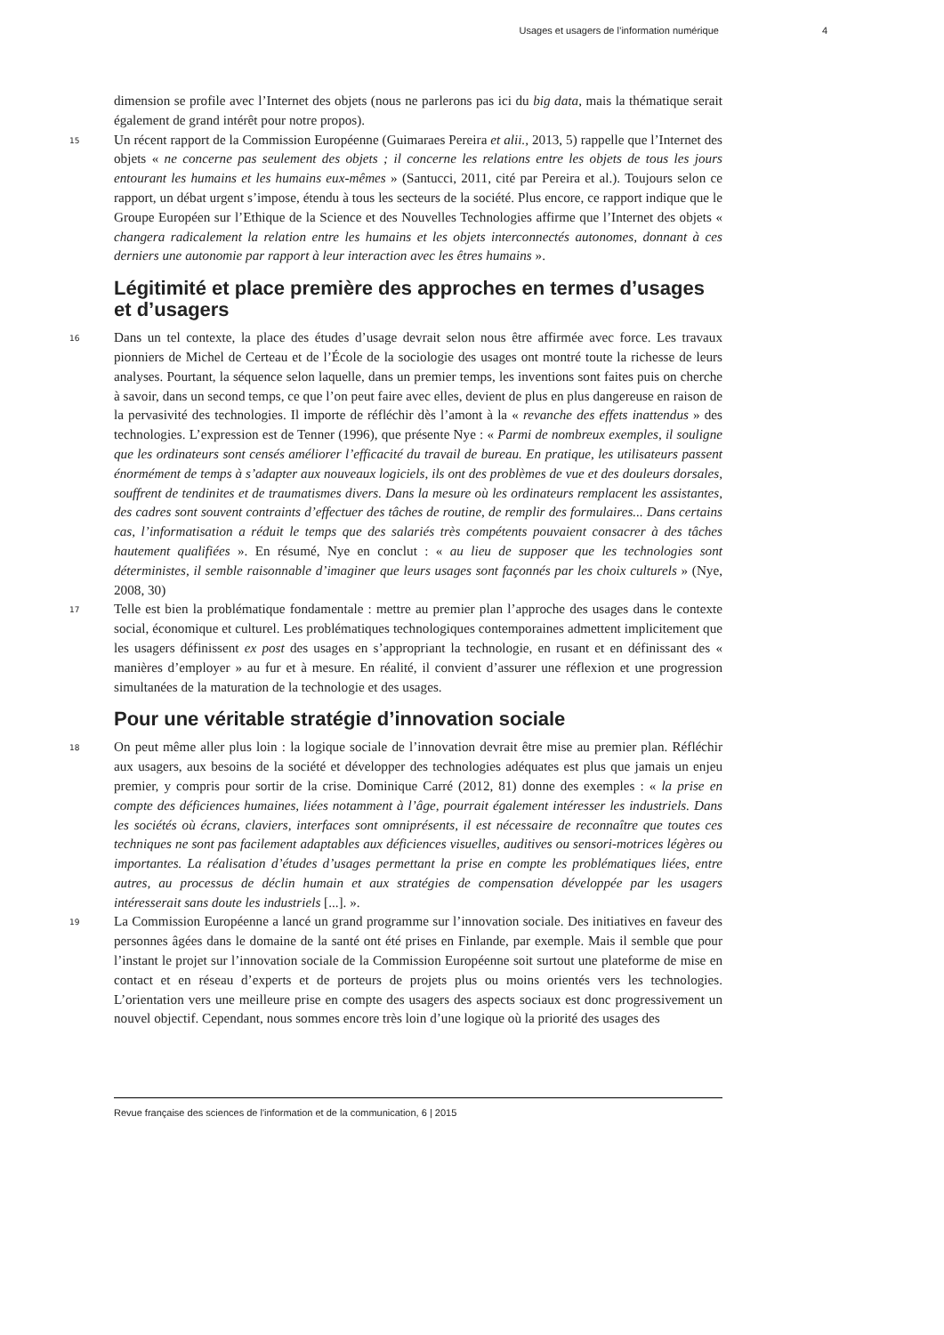Usages et usagers de l’information numérique 4
dimension se profile avec l’Internet des objets (nous ne parlerons pas ici du big data, mais la thématique serait également de grand intérêt pour notre propos).
15 Un récent rapport de la Commission Européenne (Guimaraes Pereira et alii., 2013, 5) rappelle que l’Internet des objets « ne concerne pas seulement des objets ; il concerne les relations entre les objets de tous les jours entourant les humains et les humains eux-mêmes » (Santucci, 2011, cité par Pereira et al.). Toujours selon ce rapport, un débat urgent s’impose, étendu à tous les secteurs de la société. Plus encore, ce rapport indique que le Groupe Européen sur l’Ethique de la Science et des Nouvelles Technologies affirme que l’Internet des objets « changera radicalement la relation entre les humains et les objets interconnectés autonomes, donnant à ces derniers une autonomie par rapport à leur interaction avec les êtres humains ».
Légitimité et place première des approches en termes d’usages et d’usagers
16 Dans un tel contexte, la place des études d’usage devrait selon nous être affirmée avec force. Les travaux pionniers de Michel de Certeau et de l’École de la sociologie des usages ont montré toute la richesse de leurs analyses. Pourtant, la séquence selon laquelle, dans un premier temps, les inventions sont faites puis on cherche à savoir, dans un second temps, ce que l’on peut faire avec elles, devient de plus en plus dangereuse en raison de la pervasivité des technologies. Il importe de réfléchir dès l’amont à la « revanche des effets inattendus » des technologies. L’expression est de Tenner (1996), que présente Nye : « Parmi de nombreux exemples, il souligne que les ordinateurs sont censés améliorer l’efficacité du travail de bureau. En pratique, les utilisateurs passent énormément de temps à s’adapter aux nouveaux logiciels, ils ont des problèmes de vue et des douleurs dorsales, souffrent de tendinites et de traumatismes divers. Dans la mesure où les ordinateurs remplacent les assistantes, des cadres sont souvent contraints d’effectuer des tâches de routine, de remplir des formulaires... Dans certains cas, l’informatisation a réduit le temps que des salariés très compétents pouvaient consacrer à des tâches hautement qualifiées ». En résumé, Nye en conclut : « au lieu de supposer que les technologies sont déterministes, il semble raisonnable d’imaginer que leurs usages sont façonnés par les choix culturels » (Nye, 2008, 30)
17 Telle est bien la problématique fondamentale : mettre au premier plan l’approche des usages dans le contexte social, économique et culturel. Les problématiques technologiques contemporaines admettent implicitement que les usagers définissent ex post des usages en s’appropriant la technologie, en rusant et en définissant des « manières d’employer » au fur et à mesure. En réalité, il convient d’assurer une réflexion et une progression simultanées de la maturation de la technologie et des usages.
Pour une véritable stratégie d’innovation sociale
18 On peut même aller plus loin : la logique sociale de l’innovation devrait être mise au premier plan. Réfléchir aux usagers, aux besoins de la société et développer des technologies adéquates est plus que jamais un enjeu premier, y compris pour sortir de la crise. Dominique Carré (2012, 81) donne des exemples : « la prise en compte des déficiences humaines, liées notamment à l’âge, pourrait également intéresser les industriels. Dans les sociétés où écrans, claviers, interfaces sont omniprésents, il est nécessaire de reconnaître que toutes ces techniques ne sont pas facilement adaptables aux déficiences visuelles, auditives ou sensori-motrices légères ou importantes. La réalisation d’études d’usages permettant la prise en compte les problématiques liées, entre autres, au processus de déclin humain et aux stratégies de compensation développée par les usagers intéresserait sans doute les industriels [...]. ».
19 La Commission Européenne a lancé un grand programme sur l’innovation sociale. Des initiatives en faveur des personnes âgées dans le domaine de la santé ont été prises en Finlande, par exemple. Mais il semble que pour l’instant le projet sur l’innovation sociale de la Commission Européenne soit surtout une plateforme de mise en contact et en réseau d’experts et de porteurs de projets plus ou moins orientés vers les technologies. L’orientation vers une meilleure prise en compte des usagers des aspects sociaux est donc progressivement un nouvel objectif. Cependant, nous sommes encore très loin d’une logique où la priorité des usages des
Revue française des sciences de l'information et de la communication, 6 | 2015